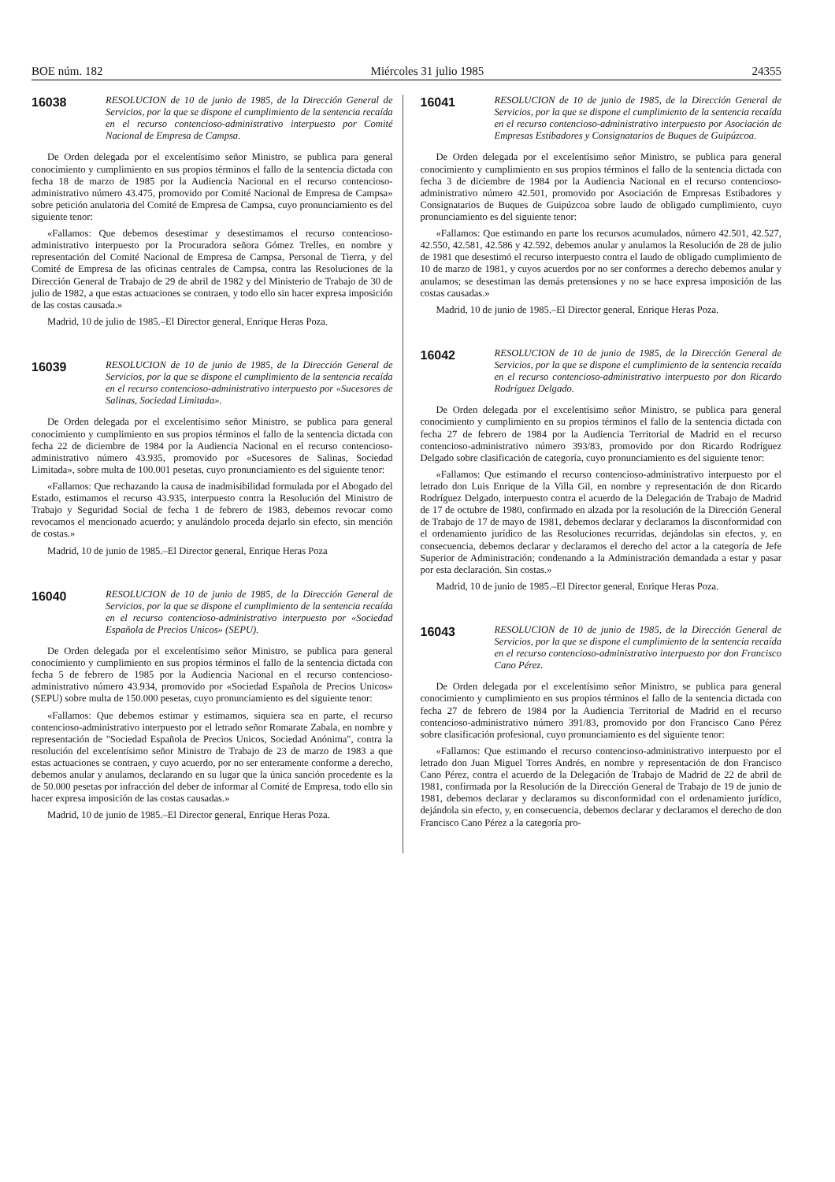BOE núm. 182 Miércoles 31 julio 1985 24355
16038
RESOLUCION de 10 de junio de 1985, de la Dirección General de Servicios, por la que se dispone el cumplimiento de la sentencia recaída en el recurso contencioso-administrativo interpuesto por Comité Nacional de Empresa de Campsa.
De Orden delegada por el excelentísimo señor Ministro, se publica para general conocimiento y cumplimiento en sus propios términos el fallo de la sentencia dictada con fecha 18 de marzo de 1985 por la Audiencia Nacional en el recurso contencioso-administrativo número 43.475, promovido por Comité Nacional de Empresa de Campsa» sobre petición anulatoria del Comité de Empresa de Campsa, cuyo pronunciamiento es del siguiente tenor:
«Fallamos: Que debemos desestimar y desestimamos el recurso contencioso-administrativo interpuesto por la Procuradora señora Gómez Trelles, en nombre y representación del Comité Nacional de Empresa de Campsa, Personal de Tierra, y del Comité de Empresa de las oficinas centrales de Campsa, contra las Resoluciones de la Dirección General de Trabajo de 29 de abril de 1982 y del Ministerio de Trabajo de 30 de julio de 1982, a que estas actuaciones se contraen, y todo ello sin hacer expresa imposición de las costas causada.»
Madrid, 10 de julio de 1985.–El Director general, Enrique Heras Poza.
16039
RESOLUCION de 10 de junio de 1985, de la Dirección General de Servicios, por la que se dispone el cumplimiento de la sentencia recaída en el recurso contencioso-administrativo interpuesto por «Sucesores de Salinas, Sociedad Limitada».
De Orden delegada por el excelentísimo señor Ministro, se publica para general conocimiento y cumplimiento en sus propios términos el fallo de la sentencia dictada con fecha 22 de diciembre de 1984 por la Audiencia Nacional en el recurso contencioso-administrativo número 43.935, promovido por «Sucesores de Salinas, Sociedad Limitada», sobre multa de 100.001 pesetas, cuyo pronunciamiento es del siguiente tenor:
«Fallamos: Que rechazando la causa de inadmisibilidad formulada por el Abogado del Estado, estimamos el recurso 43.935, interpuesto contra la Resolución del Ministro de Trabajo y Seguridad Social de fecha 1 de febrero de 1983, debemos revocar como revocamos el mencionado acuerdo; y anulándolo proceda dejarlo sin efecto, sin mención de costas.»
Madrid, 10 de junio de 1985.–El Director general, Enrique Heras Poza
16040
RESOLUCION de 10 de junio de 1985, de la Dirección General de Servicios, por la que se dispone el cumplimiento de la sentencia recaída en el recurso contencioso-administrativo interpuesto por «Sociedad Española de Precios Unicos» (SEPU).
De Orden delegada por el excelentísimo señor Ministro, se publica para general conocimiento y cumplimiento en sus propios términos el fallo de la sentencia dictada con fecha 5 de febrero de 1985 por la Audiencia Nacional en el recurso contencioso-administrativo número 43.934, promovido por «Sociedad Española de Precios Unicos» (SEPU) sobre multa de 150.000 pesetas, cuyo pronunciamiento es del siguiente tenor:
«Fallamos: Que debemos estimar y estimamos, siquiera sea en parte, el recurso contencioso-administrativo interpuesto por el letrado señor Romarate Zabala, en nombre y representación de "Sociedad Española de Precios Unicos, Sociedad Anónima", contra la resolución del excelentísimo señor Ministro de Trabajo de 23 de marzo de 1983 a que estas actuaciones se contraen, y cuyo acuerdo, por no ser enteramente conforme a derecho, debemos anular y anulamos, declarando en su lugar que la única sanción procedente es la de 50.000 pesetas por infracción del deber de informar al Comité de Empresa, todo ello sin hacer expresa imposición de las costas causadas.»
Madrid, 10 de junio de 1985.–El Director general, Enrique Heras Poza.
16041
RESOLUCION de 10 de junio de 1985, de la Dirección General de Servicios, por la que se dispone el cumplimiento de la sentencia recaída en el recurso contencioso-administrativo interpuesto por Asociación de Empresas Estibadores y Consignatarios de Buques de Guipúzcoa.
De Orden delegada por el excelentísimo señor Ministro, se publica para general conocimiento y cumplimiento en sus propios términos el fallo de la sentencia dictada con fecha 3 de diciembre de 1984 por la Audiencia Nacional en el recurso contencioso-administrativo número 42.501, promovido por Asociación de Empresas Estibadores y Consignatarios de Buques de Guipúzcoa sobre laudo de obligado cumplimiento, cuyo pronunciamiento es del siguiente tenor:
«Fallamos: Que estimando en parte los recursos acumulados, número 42.501, 42.527, 42.550, 42.581, 42.586 y 42.592, debemos anular y anulamos la Resolución de 28 de julio de 1981 que desestimó el recurso interpuesto contra el laudo de obligado cumplimiento de 10 de marzo de 1981, y cuyos acuerdos por no ser conformes a derecho debemos anular y anulamos; se desestiman las demás pretensiones y no se hace expresa imposición de las costas causadas.»
Madrid, 10 de junio de 1985.–El Director general, Enrique Heras Poza.
16042
RESOLUCION de 10 de junio de 1985, de la Dirección General de Servicios, por la que se dispone el cumplimiento de la sentencia recaída en el recurso contencioso-administrativo interpuesto por don Ricardo Rodríguez Delgado.
De Orden delegada por el excelentísimo señor Ministro, se publica para general conocimiento y cumplimiento en su propios términos el fallo de la sentencia dictada con fecha 27 de febrero de 1984 por la Audiencia Territorial de Madrid en el recurso contencioso-administrativo número 393/83, promovido por don Ricardo Rodríguez Delgado sobre clasificación de categoría, cuyo pronunciamiento es del siguiente tenor:
«Fallamos: Que estimando el recurso contencioso-administrativo interpuesto por el letrado don Luis Enrique de la Villa Gil, en nombre y representación de don Ricardo Rodríguez Delgado, interpuesto contra el acuerdo de la Delegación de Trabajo de Madrid de 17 de octubre de 1980, confirmado en alzada por la resolución de la Dirección General de Trabajo de 17 de mayo de 1981, debemos declarar y declaramos la disconformidad con el ordenamiento jurídico de las Resoluciones recurridas, dejándolas sin efectos, y, en consecuencia, debemos declarar y declaramos el derecho del actor a la categoría de Jefe Superior de Administración; condenando a la Administración demandada a estar y pasar por esta declaración. Sin costas.»
Madrid, 10 de junio de 1985.–El Director general, Enrique Heras Poza.
16043
RESOLUCION de 10 de junio de 1985, de la Dirección General de Servicios, por la que se dispone el cumplimiento de la sentencia recaída en el recurso contencioso-administrativo interpuesto por don Francisco Cano Pérez.
De Orden delegada por el excelentísimo señor Ministro, se publica para general conocimiento y cumplimiento en sus propios términos el fallo de la sentencia dictada con fecha 27 de febrero de 1984 por la Audiencia Territorial de Madrid en el recurso contencioso-administrativo número 391/83, promovido por don Francisco Cano Pérez sobre clasificación profesional, cuyo pronunciamiento es del siguiente tenor:
«Fallamos: Que estimando el recurso contencioso-administrativo interpuesto por el letrado don Juan Miguel Torres Andrés, en nombre y representación de don Francisco Cano Pérez, contra el acuerdo de la Delegación de Trabajo de Madrid de 22 de abril de 1981, confirmada por la Resolución de la Dirección General de Trabajo de 19 de junio de 1981, debemos declarar y declaramos su disconformidad con el ordenamiento jurídico, dejándola sin efecto, y, en consecuencia, debemos declarar y declaramos el derecho de don Francisco Cano Pérez a la categoría pro-